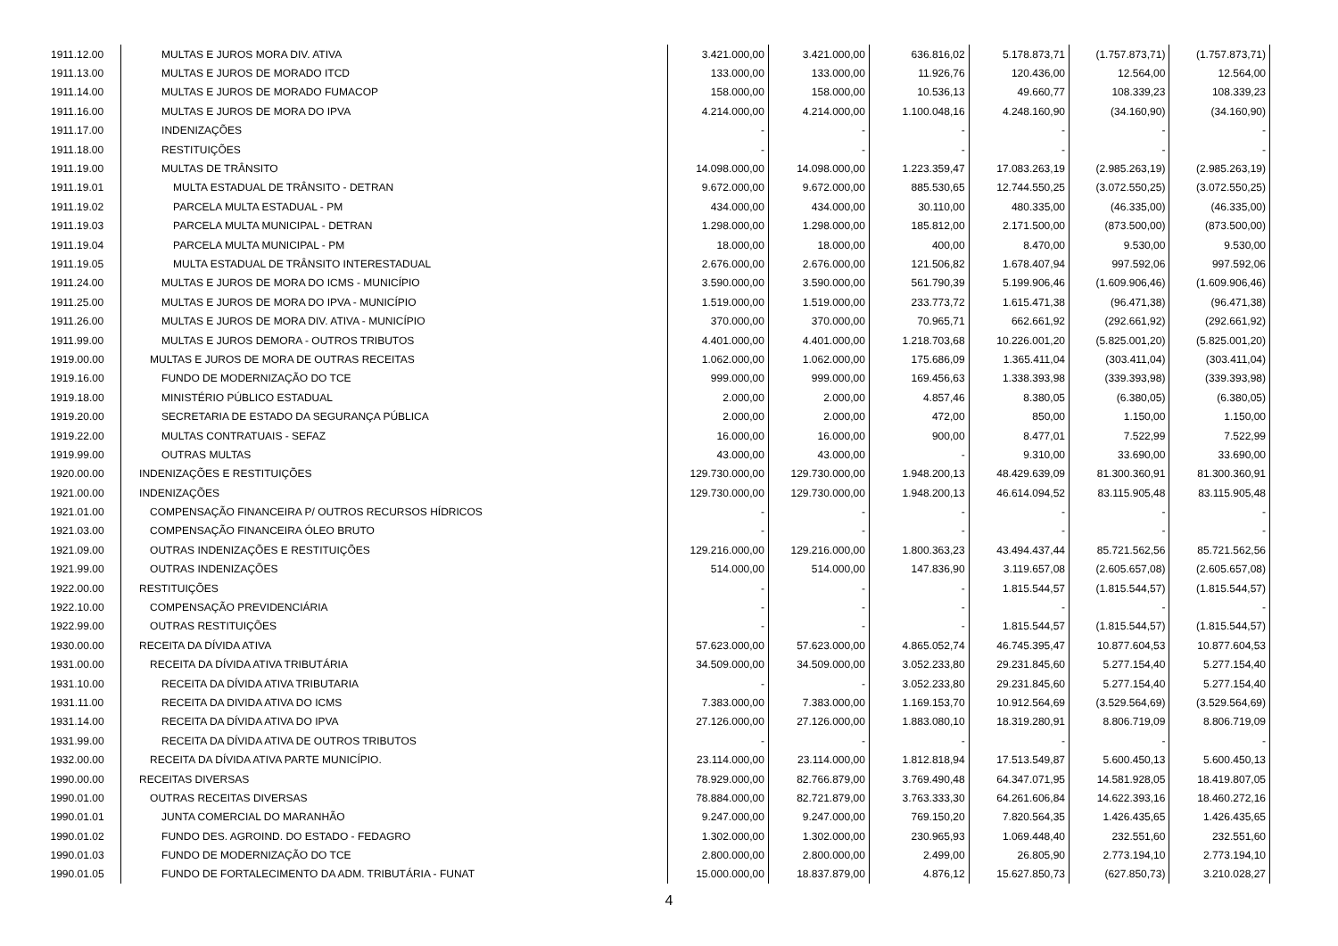| 1911.12.00 | MULTAS E JUROS MORA DIV. ATIVA | 3.421.000,00 | 3.421.000,00 | 636.816,02 | 5.178.873,71 | (1.757.873,71) | (1.757.873,71) |
| 1911.13.00 | MULTAS E JUROS DE MORADO ITCD | 133.000,00 | 133.000,00 | 11.926,76 | 120.436,00 | 12.564,00 | 12.564,00 |
| 1911.14.00 | MULTAS E JUROS DE MORADO FUMACOP | 158.000,00 | 158.000,00 | 10.536,13 | 49.660,77 | 108.339,23 | 108.339,23 |
| 1911.16.00 | MULTAS E JUROS DE MORA DO IPVA | 4.214.000,00 | 4.214.000,00 | 1.100.048,16 | 4.248.160,90 | (34.160,90) | (34.160,90) |
| 1911.17.00 | INDENIZAÇÕES | - | - | - | - | - | - |
| 1911.18.00 | RESTITUIÇÕES | - | - | - | - | - | - |
| 1911.19.00 | MULTAS DE TRÂNSITO | 14.098.000,00 | 14.098.000,00 | 1.223.359,47 | 17.083.263,19 | (2.985.263,19) | (2.985.263,19) |
| 1911.19.01 | MULTA ESTADUAL DE TRÂNSITO - DETRAN | 9.672.000,00 | 9.672.000,00 | 885.530,65 | 12.744.550,25 | (3.072.550,25) | (3.072.550,25) |
| 1911.19.02 | PARCELA MULTA ESTADUAL - PM | 434.000,00 | 434.000,00 | 30.110,00 | 480.335,00 | (46.335,00) | (46.335,00) |
| 1911.19.03 | PARCELA MULTA MUNICIPAL - DETRAN | 1.298.000,00 | 1.298.000,00 | 185.812,00 | 2.171.500,00 | (873.500,00) | (873.500,00) |
| 1911.19.04 | PARCELA MULTA MUNICIPAL - PM | 18.000,00 | 18.000,00 | 400,00 | 8.470,00 | 9.530,00 | 9.530,00 |
| 1911.19.05 | MULTA ESTADUAL DE TRÂNSITO INTERESTADUAL | 2.676.000,00 | 2.676.000,00 | 121.506,82 | 1.678.407,94 | 997.592,06 | 997.592,06 |
| 1911.24.00 | MULTAS E JUROS DE MORA DO ICMS - MUNICÍPIO | 3.590.000,00 | 3.590.000,00 | 561.790,39 | 5.199.906,46 | (1.609.906,46) | (1.609.906,46) |
| 1911.25.00 | MULTAS E JUROS DE MORA DO IPVA - MUNICÍPIO | 1.519.000,00 | 1.519.000,00 | 233.773,72 | 1.615.471,38 | (96.471,38) | (96.471,38) |
| 1911.26.00 | MULTAS E JUROS DE MORA DIV. ATIVA - MUNICÍPIO | 370.000,00 | 370.000,00 | 70.965,71 | 662.661,92 | (292.661,92) | (292.661,92) |
| 1911.99.00 | MULTAS E JUROS DEMORA - OUTROS TRIBUTOS | 4.401.000,00 | 4.401.000,00 | 1.218.703,68 | 10.226.001,20 | (5.825.001,20) | (5.825.001,20) |
| 1919.00.00 | MULTAS E JUROS DE MORA DE OUTRAS RECEITAS | 1.062.000,00 | 1.062.000,00 | 175.686,09 | 1.365.411,04 | (303.411,04) | (303.411,04) |
| 1919.16.00 | FUNDO DE MODERNIZAÇÃO DO TCE | 999.000,00 | 999.000,00 | 169.456,63 | 1.338.393,98 | (339.393,98) | (339.393,98) |
| 1919.18.00 | MINISTÉRIO PÚBLICO ESTADUAL | 2.000,00 | 2.000,00 | 4.857,46 | 8.380,05 | (6.380,05) | (6.380,05) |
| 1919.20.00 | SECRETARIA DE ESTADO DA SEGURANÇA PÚBLICA | 2.000,00 | 2.000,00 | 472,00 | 850,00 | 1.150,00 | 1.150,00 |
| 1919.22.00 | MULTAS CONTRATUAIS - SEFAZ | 16.000,00 | 16.000,00 | 900,00 | 8.477,01 | 7.522,99 | 7.522,99 |
| 1919.99.00 | OUTRAS MULTAS | 43.000,00 | 43.000,00 | - | 9.310,00 | 33.690,00 | 33.690,00 |
| 1920.00.00 | INDENIZAÇÕES E RESTITUIÇÕES | 129.730.000,00 | 129.730.000,00 | 1.948.200,13 | 48.429.639,09 | 81.300.360,91 | 81.300.360,91 |
| 1921.00.00 | INDENIZAÇÕES | 129.730.000,00 | 129.730.000,00 | 1.948.200,13 | 46.614.094,52 | 83.115.905,48 | 83.115.905,48 |
| 1921.01.00 | COMPENSAÇÃO FINANCEIRA P/ OUTROS RECURSOS HÍDRICOS | - | - | - | - | - | - |
| 1921.03.00 | COMPENSAÇÃO FINANCEIRA ÓLEO BRUTO | - | - | - | - | - | - |
| 1921.09.00 | OUTRAS INDENIZAÇÕES E RESTITUIÇÕES | 129.216.000,00 | 129.216.000,00 | 1.800.363,23 | 43.494.437,44 | 85.721.562,56 | 85.721.562,56 |
| 1921.99.00 | OUTRAS INDENIZAÇÕES | 514.000,00 | 514.000,00 | 147.836,90 | 3.119.657,08 | (2.605.657,08) | (2.605.657,08) |
| 1922.00.00 | RESTITUIÇÕES | - | - | - | 1.815.544,57 | (1.815.544,57) | (1.815.544,57) |
| 1922.10.00 | COMPENSAÇÃO PREVIDENCIÁRIA | - | - | - | - | - | - |
| 1922.99.00 | OUTRAS RESTITUIÇÕES | - | - | - | 1.815.544,57 | (1.815.544,57) | (1.815.544,57) |
| 1930.00.00 | RECEITA DA DÍVIDA ATIVA | 57.623.000,00 | 57.623.000,00 | 4.865.052,74 | 46.745.395,47 | 10.877.604,53 | 10.877.604,53 |
| 1931.00.00 | RECEITA DA DÍVIDA ATIVA TRIBUTÁRIA | 34.509.000,00 | 34.509.000,00 | 3.052.233,80 | 29.231.845,60 | 5.277.154,40 | 5.277.154,40 |
| 1931.10.00 | RECEITA DA DÍVIDA ATIVA TRIBUTARIA | - | - | 3.052.233,80 | 29.231.845,60 | 5.277.154,40 | 5.277.154,40 |
| 1931.11.00 | RECEITA DA DIVIDA ATIVA DO ICMS | 7.383.000,00 | 7.383.000,00 | 1.169.153,70 | 10.912.564,69 | (3.529.564,69) | (3.529.564,69) |
| 1931.14.00 | RECEITA DA DÍVIDA ATIVA DO IPVA | 27.126.000,00 | 27.126.000,00 | 1.883.080,10 | 18.319.280,91 | 8.806.719,09 | 8.806.719,09 |
| 1931.99.00 | RECEITA DA DÍVIDA ATIVA DE OUTROS TRIBUTOS | - | - | - | - | - | - |
| 1932.00.00 | RECEITA DA DÍVIDA ATIVA PARTE MUNICÍPIO. | 23.114.000,00 | 23.114.000,00 | 1.812.818,94 | 17.513.549,87 | 5.600.450,13 | 5.600.450,13 |
| 1990.00.00 | RECEITAS DIVERSAS | 78.929.000,00 | 82.766.879,00 | 3.769.490,48 | 64.347.071,95 | 14.581.928,05 | 18.419.807,05 |
| 1990.01.00 | OUTRAS RECEITAS DIVERSAS | 78.884.000,00 | 82.721.879,00 | 3.763.333,30 | 64.261.606,84 | 14.622.393,16 | 18.460.272,16 |
| 1990.01.01 | JUNTA COMERCIAL DO MARANHÃO | 9.247.000,00 | 9.247.000,00 | 769.150,20 | 7.820.564,35 | 1.426.435,65 | 1.426.435,65 |
| 1990.01.02 | FUNDO DES. AGROIND. DO ESTADO - FEDAGRO | 1.302.000,00 | 1.302.000,00 | 230.965,93 | 1.069.448,40 | 232.551,60 | 232.551,60 |
| 1990.01.03 | FUNDO DE MODERNIZAÇÃO DO TCE | 2.800.000,00 | 2.800.000,00 | 2.499,00 | 26.805,90 | 2.773.194,10 | 2.773.194,10 |
| 1990.01.05 | FUNDO DE FORTALECIMENTO DA ADM. TRIBUTÁRIA - FUNAT | 15.000.000,00 | 18.837.879,00 | 4.876,12 | 15.627.850,73 | (627.850,73) | 3.210.028,27 |
4